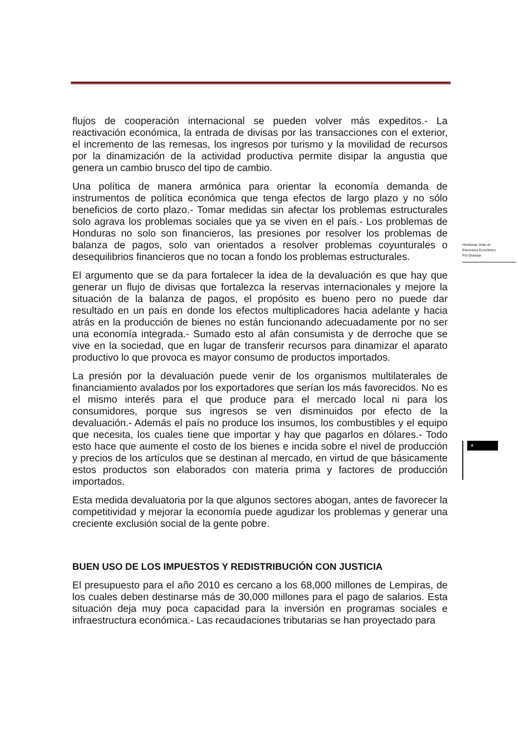flujos de cooperación internacional se pueden volver más expeditos.- La reactivación económica, la entrada de divisas por las transacciones con el exterior, el incremento de las remesas, los ingresos por turismo y la movilidad de recursos por la dinamización de la actividad productiva permite disipar la angustia que genera un cambio brusco del tipo de cambio.
Una política de manera armónica para orientar la economía demanda de instrumentos de política económica que tenga efectos de largo plazo y no sólo beneficios de corto plazo.- Tomar medidas sin afectar los problemas estructurales solo agrava los problemas sociales que ya se viven en el país.- Los problemas de Honduras no solo son financieros, las presiones por resolver los problemas de balanza de pagos, solo van orientados a resolver problemas coyunturales o desequilibrios financieros que no tocan a fondo los problemas estructurales.
El argumento que se da para fortalecer la idea de la devaluación es que hay que generar un flujo de divisas que fortalezca la reservas internacionales y mejore la situación de la balanza de pagos, el propósito es bueno pero no puede dar resultado en un país en donde los efectos multiplicadores hacia adelante y hacia atrás en la producción de bienes no están funcionando adecuadamente por no ser una economía integrada.- Sumado esto al afán consumista y de derroche que se vive en la sociedad, que en lugar de transferir recursos para dinamizar el aparato productivo lo que provoca es mayor consumo de productos importados.
La presión por la devaluación puede venir de los organismos multilaterales de financiamiento avalados por los exportadores que serían los más favorecidos. No es el mismo interés para el que produce para el mercado local ni para los consumidores, porque sus ingresos se ven disminuidos por efecto de la devaluación.- Además el país no produce los insumos, los combustibles y el equipo que necesita, los cuales tiene que importar y hay que pagarlos en dólares.- Todo esto hace que aumente el costo de los bienes e incida sobre el nivel de producción y precios de los artículos que se destinan al mercado, en virtud de que básicamente estos productos son elaborados con materia prima y factores de producción importados.
Esta medida devaluatoria por la que algunos sectores abogan, antes de favorecer la competitividad y mejorar la economía puede agudizar los problemas y generar una creciente exclusión social de la gente pobre.
BUEN USO DE LOS IMPUESTOS Y REDISTRIBUCIÓN CON JUSTICIA
El presupuesto para el año 2010 es cercano a los 68,000 millones de Lempiras, de los cuales deben destinarse más de 30,000 millones para el pago de salarios. Esta situación deja muy poca capacidad para la inversión en programas sociales e infraestructura económica.- Las recaudaciones tributarias se han proyectado para
Honduras: Ante un
Panorama Económico
Por Ordenar.
9